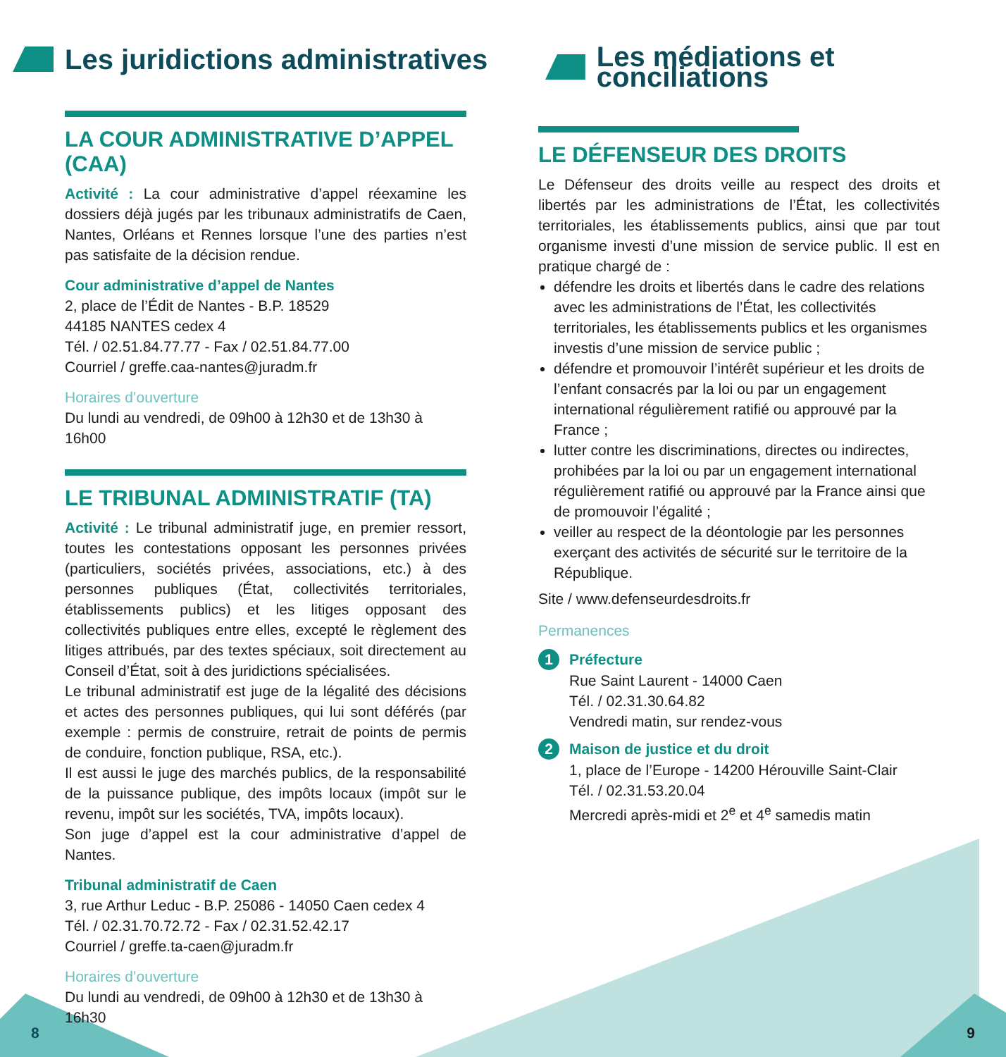Les juridictions administratives
LA COUR ADMINISTRATIVE D’APPEL (CAA)
Activité : La cour administrative d’appel réexamine les dossiers déjà jugés par les tribunaux administratifs de Caen, Nantes, Orléans et Rennes lorsque l’une des parties n’est pas satisfaite de la décision rendue.
Cour administrative d’appel de Nantes
2, place de l’Édit de Nantes - B.P. 18529
44185 NANTES cedex 4
Tél. / 02.51.84.77.77 - Fax / 02.51.84.77.00
Courriel / greffe.caa-nantes@juradm.fr
Horaires d’ouverture
Du lundi au vendredi, de 09h00 à 12h30 et de 13h30 à 16h00
LE TRIBUNAL ADMINISTRATIF (TA)
Activité : Le tribunal administratif juge, en premier ressort, toutes les contestations opposant les personnes privées (particuliers, sociétés privées, associations, etc.) à des personnes publiques (État, collectivités territoriales, établissements publics) et les litiges opposant des collectivités publiques entre elles, excepté le règlement des litiges attribués, par des textes spéciaux, soit directement au Conseil d’État, soit à des juridictions spécialisées.
Le tribunal administratif est juge de la légalité des décisions et actes des personnes publiques, qui lui sont déférés (par exemple : permis de construire, retrait de points de permis de conduire, fonction publique, RSA, etc.).
Il est aussi le juge des marchés publics, de la responsabilité de la puissance publique, des impôts locaux (impôt sur le revenu, impôt sur les sociétés, TVA, impôts locaux).
Son juge d’appel est la cour administrative d’appel de Nantes.
Tribunal administratif de Caen
3, rue Arthur Leduc - B.P. 25086 - 14050 Caen cedex 4
Tél. / 02.31.70.72.72 - Fax / 02.31.52.42.17
Courriel / greffe.ta-caen@juradm.fr
Horaires d’ouverture
Du lundi au vendredi, de 09h00 à 12h30 et de 13h30 à 16h30
Les médiations et conciliations
LE DÉFENSEUR DES DROITS
Le Défenseur des droits veille au respect des droits et libertés par les administrations de l’État, les collectivités territoriales, les établissements publics, ainsi que par tout organisme investi d’une mission de service public. Il est en pratique chargé de :
défendre les droits et libertés dans le cadre des relations avec les administrations de l’État, les collectivités territoriales, les établissements publics et les organismes investis d’une mission de service public ;
défendre et promouvoir l’intérêt supérieur et les droits de l’enfant consacrés par la loi ou par un engagement international régulièrement ratifié ou approuvé par la France ;
lutter contre les discriminations, directes ou indirectes, prohibées par la loi ou par un engagement international régulièrement ratifié ou approuvé par la France ainsi que de promouvoir l’égalité ;
veiller au respect de la déontologie par les personnes exerçant des activités de sécurité sur le territoire de la République.
Site / www.defenseurdesdroits.fr
Permanences
1 Préfecture
Rue Saint Laurent - 14000 Caen
Tél. / 02.31.30.64.82
Vendredi matin, sur rendez-vous
2 Maison de justice et du droit
1, place de l’Europe - 14200 Hérouville Saint-Clair
Tél. / 02.31.53.20.04
Mercredi après-midi et 2<sup>e</sup> et 4<sup>e</sup> samedis matin
8 9